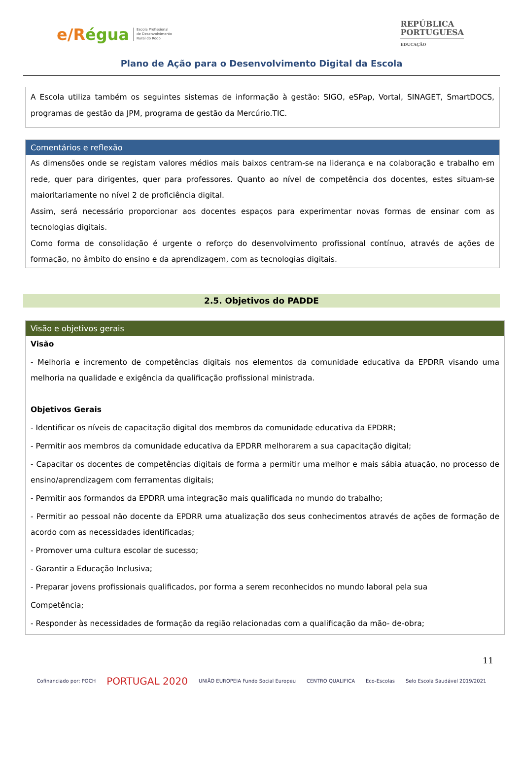e/Régua
Escola Profissional
de Desenvolvimento
Rural do Rodo
REPÚBLICA
PORTUGUESA
EDUCAÇÃO
Plano de Ação para o Desenvolvimento Digital da Escola
A Escola utiliza também os seguintes sistemas de informação à gestão: SIGO, eSPap, Vortal, SINAGET, SmartDOCS, programas de gestão da JPM, programa de gestão da Mercúrio.TIC.
Comentários e reflexão
As dimensões onde se registam valores médios mais baixos centram-se na liderança e na colaboração e trabalho em rede, quer para dirigentes, quer para professores. Quanto ao nível de competência dos docentes, estes situam-se maioritariamente no nível 2 de proficiência digital.
Assim, será necessário proporcionar aos docentes espaços para experimentar novas formas de ensinar com as tecnologias digitais.
Como forma de consolidação é urgente o reforço do desenvolvimento profissional contínuo, através de ações de formação, no âmbito do ensino e da aprendizagem, com as tecnologias digitais.
2.5. Objetivos do PADDE
Visão e objetivos gerais
Visão
- Melhoria e incremento de competências digitais nos elementos da comunidade educativa da EPDRR visando uma melhoria na qualidade e exigência da qualificação profissional ministrada.
Objetivos Gerais
- Identificar os níveis de capacitação digital dos membros da comunidade educativa da EPDRR;
- Permitir aos membros da comunidade educativa da EPDRR melhorarem a sua capacitação digital;
- Capacitar os docentes de competências digitais de forma a permitir uma melhor e mais sábia atuação, no processo de ensino/aprendizagem com ferramentas digitais;
- Permitir aos formandos da EPDRR uma integração mais qualificada no mundo do trabalho;
- Permitir ao pessoal não docente da EPDRR uma atualização dos seus conhecimentos através de ações de formação de acordo com as necessidades identificadas;
- Promover uma cultura escolar de sucesso;
- Garantir a Educação Inclusiva;
- Preparar jovens profissionais qualificados, por forma a serem reconhecidos no mundo laboral pela sua
Competência;
- Responder às necessidades de formação da região relacionadas com a qualificação da mão- de-obra;
11
Cofinanciado por: POCH PORTUGAL 2020 UNIÃO EUROPEIA Fundo Social Europeu CENTRO QUALIFICA Eco-Escolas Selo Escola Saudável 2019/2021